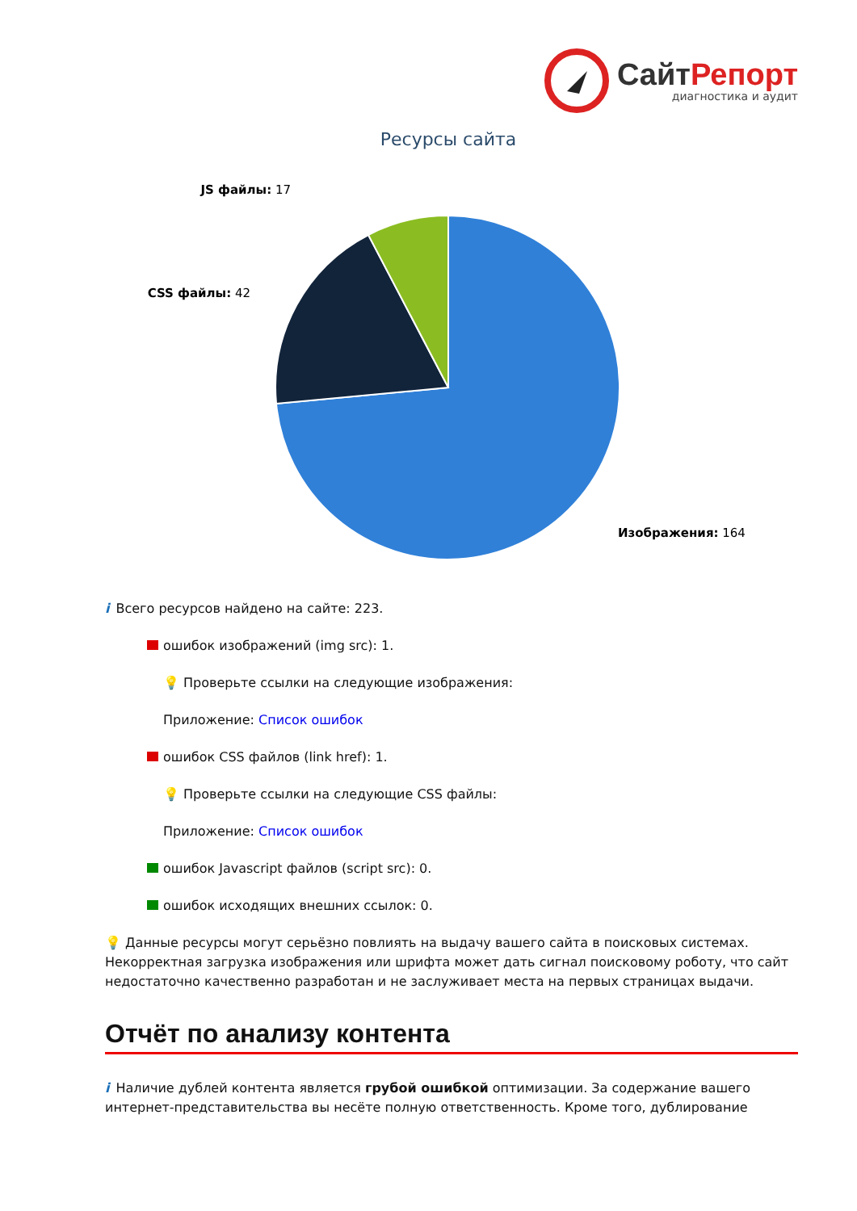СайтРепорт
диагностика и аудит
Ресурсы сайта
JS файлы: 17
CSS файлы: 42
Изображения: 164
i Всего ресурсов найдено на сайте: 223.
ошибок изображений (img src): 1.
💡 Проверьте ссылки на следующие изображения:
Приложение: Список ошибок
ошибок CSS файлов (link href): 1.
💡 Проверьте ссылки на следующие CSS файлы:
Приложение: Список ошибок
ошибок Javascript файлов (script src): 0.
ошибок исходящих внешних ссылок: 0.
💡 Данные ресурсы могут серьёзно повлиять на выдачу вашего сайта в поисковых системах. Некорректная загрузка изображения или шрифта может дать сигнал поисковому роботу, что сайт недостаточно качественно разработан и не заслуживает места на первых страницах выдачи.
Отчёт по анализу контента
i Наличие дублей контента является грубой ошибкой оптимизации. За содержание вашего интернет-представительства вы несёте полную ответственность. Кроме того, дублирование